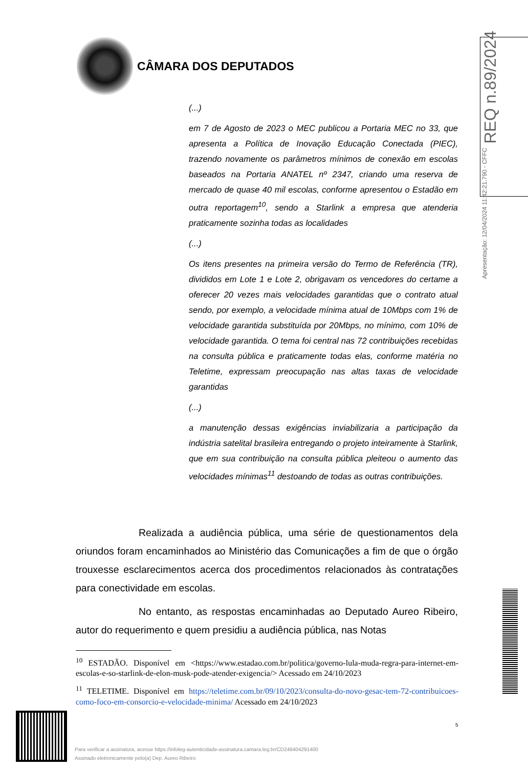CÂMARA DOS DEPUTADOS
Apresentação: 12/04/2024 11:42:21.790 - CFFC REQ n.89/2024
(...)
em 7 de Agosto de 2023 o MEC publicou a Portaria MEC no 33, que apresenta a Política de Inovação Educação Conectada (PIEC), trazendo novamente os parâmetros mínimos de conexão em escolas baseados na Portaria ANATEL nº 2347, criando uma reserva de mercado de quase 40 mil escolas, conforme apresentou o Estadão em outra reportagem<sup>10</sup>, sendo a Starlink a empresa que atenderia praticamente sozinha todas as localidades
(...)
Os itens presentes na primeira versão do Termo de Referência (TR), divididos em Lote 1 e Lote 2, obrigavam os vencedores do certame a oferecer 20 vezes mais velocidades garantidas que o contrato atual sendo, por exemplo, a velocidade mínima atual de 10Mbps com 1% de velocidade garantida substituída por 20Mbps, no mínimo, com 10% de velocidade garantida. O tema foi central nas 72 contribuições recebidas na consulta pública e praticamente todas elas, conforme matéria no Teletime, expressam preocupação nas altas taxas de velocidade garantidas
(...)
a manutenção dessas exigências inviabilizaria a participação da indústria satelital brasileira entregando o projeto inteiramente à Starlink, que em sua contribuição na consulta pública pleiteou o aumento das velocidades mínimas<sup>11</sup> destoando de todas as outras contribuições.
Realizada a audiência pública, uma série de questionamentos dela oriundos foram encaminhados ao Ministério das Comunicações a fim de que o órgão trouxesse esclarecimentos acerca dos procedimentos relacionados às contratações para conectividade em escolas.
No entanto, as respostas encaminhadas ao Deputado Aureo Ribeiro, autor do requerimento e quem presidiu a audiência pública, nas Notas
<sup>10</sup> ESTADÃO. Disponível em <https://www.estadao.com.br/politica/governo-lula-muda-regra-para-internet-em-escolas-e-so-starlink-de-elon-musk-pode-atender-exigencia/> Acessado em 24/10/2023
<sup>11</sup> TELETIME. Disponível em https://teletime.com.br/09/10/2023/consulta-do-novo-gesac-tem-72-contribuicoes-como-foco-em-consorcio-e-velocidade-minima/ Acessado em 24/10/2023
5
Para verificar a assinatura, acesse https://infoleg-autenticidade-assinatura.camara.leg.br/CD246404291400
Assinado eletronicamente pelo(a) Dep. Aureo Ribeiro